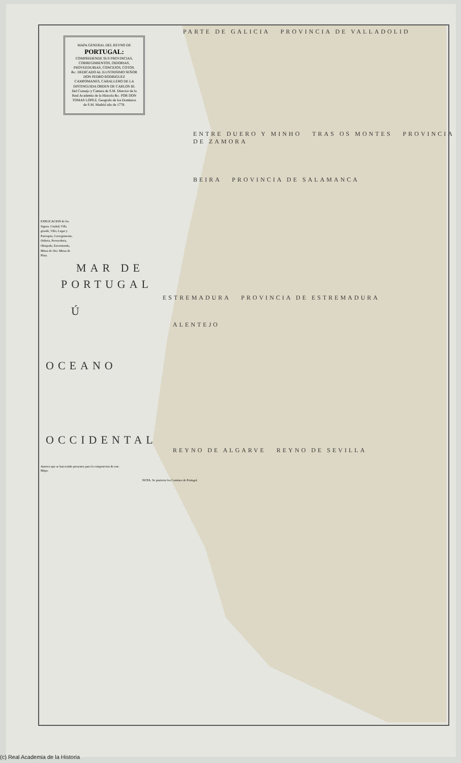PARTE DE GALICIA PROVINCIA DE VALLADOLID
MAPA GENERAL DEL REYNO DE
PORTUGAL:
COMPREHENDE SUS PROVINCIAS, CORREGIMIENTOS, OIDORIAS, PROVEEDURIAS, CONCEJOS, COTOS, &c. DEDICADO AL ILUSTRISIMO SEÑOR DON PEDRO RODRIGUEZ CAMPOMANES, CABALLERO DE LA DISTINGUIDA ORDEN DE CARLOS III. Del Consejo y Camara de S.M. Director de la Real Academia de la Historia &c. POR DON TOMAS LOPEZ, Geografo de los Dominios de S.M. Madrid año de 1778.
ENTRE DUERO Y MINHO TRAS OS MONTES PROVINCIA DE ZAMORA
BEIRA PROVINCIA DE SALAMANCA
EXPLICACION de los Signos. Ciudad, Villa grande, Villa, Lugar y Parroquia, Corregimiento, Oidoria, Proveeduria, Obispado, Encomienda, Minas de Oro, Minas de Plata.
MAR DE
PORTUGAL
ESTREMADURA PROVINCIA DE ESTREMADURA
Ú
ALENTEJO
OCEANO
OCCIDENTAL
REYNO DE ALGARVE REYNO DE SEVILLA
Autores que se han tenido presentes para la composicion de este Mapa.
NOTA. Se pusieron los Caminos de Portugal.
(c) Real Academia de la Historia